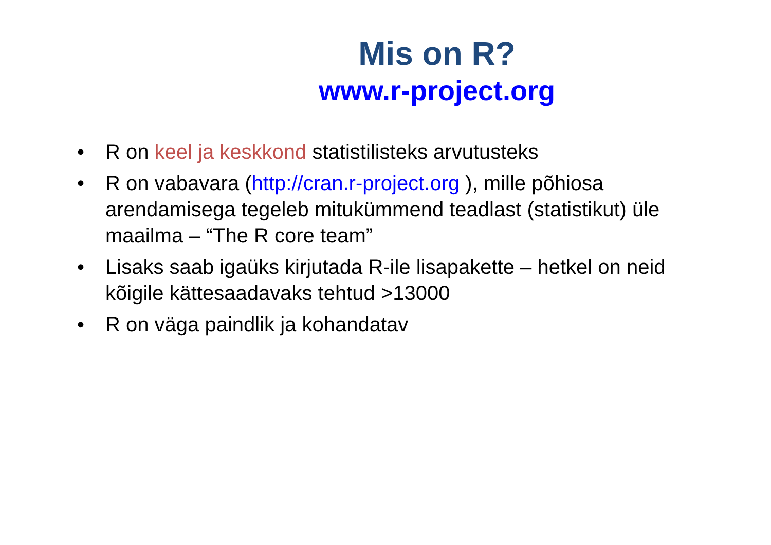Mis on R?
www.r-project.org
• R on keel ja keskkond statistilisteks arvutusteks
• R on vabavara (http://cran.r-project.org ), mille põhiosa arendamisega tegeleb mitukümmend teadlast (statistikut) üle maailma – “The R core team”
• Lisaks saab igaüks kirjutada R-ile lisapakette – hetkel on neid kõigile kättesaadavaks tehtud >13000
• R on väga paindlik ja kohandatav